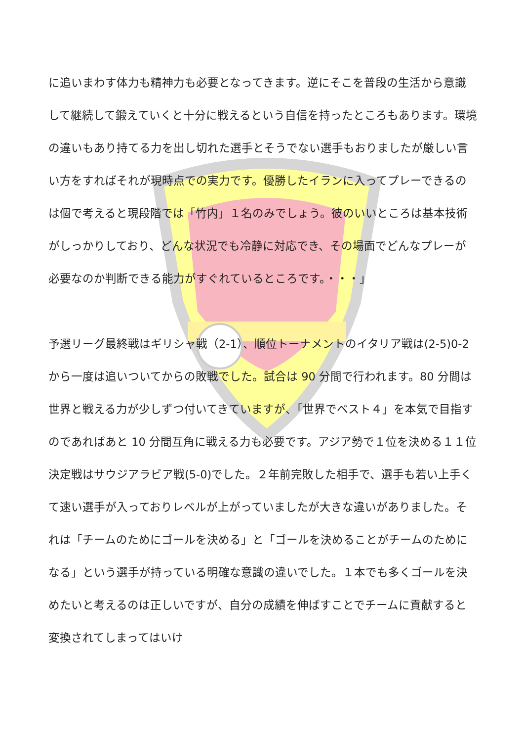に追いまわす体力も精神力も必要となってきます。逆にそこを普段の生活から意識して継続して鍛えていくと十分に戦えるという自信を持ったところもあります。環境の違いもあり持てる力を出し切れた選手とそうでない選手もおりましたが厳しい言い方をすればそれが現時点での実力です。優勝したイランに入ってプレーできるのは個で考えると現段階では「竹内」１名のみでしょう。彼のいいところは基本技術がしっかりしており、どんな状況でも冷静に対応でき、その場面でどんなプレーが必要なのか判断できる能力がすぐれているところです。・・・」
予選リーグ最終戦はギリシャ戦（2-1）、順位トーナメントのイタリア戦は(2-5)0-2 から一度は追いついてからの敗戦でした。試合は 90 分間で行われます。80 分間は世界と戦える力が少しずつ付いてきていますが、「世界でベスト４」を本気で目指すのであればあと 10 分間互角に戦える力も必要です。アジア勢で１位を決める１１位決定戦はサウジアラビア戦(5-0)でした。２年前完敗した相手で、選手も若い上手くて速い選手が入っておりレベルが上がっていましたが大きな違いがありました。それは「チームのためにゴールを決める」と「ゴールを決めることがチームのためになる」という選手が持っている明確な意識の違いでした。１本でも多くゴールを決めたいと考えるのは正しいですが、自分の成績を伸ばすことでチームに貢献すると変換されてしまってはいけ